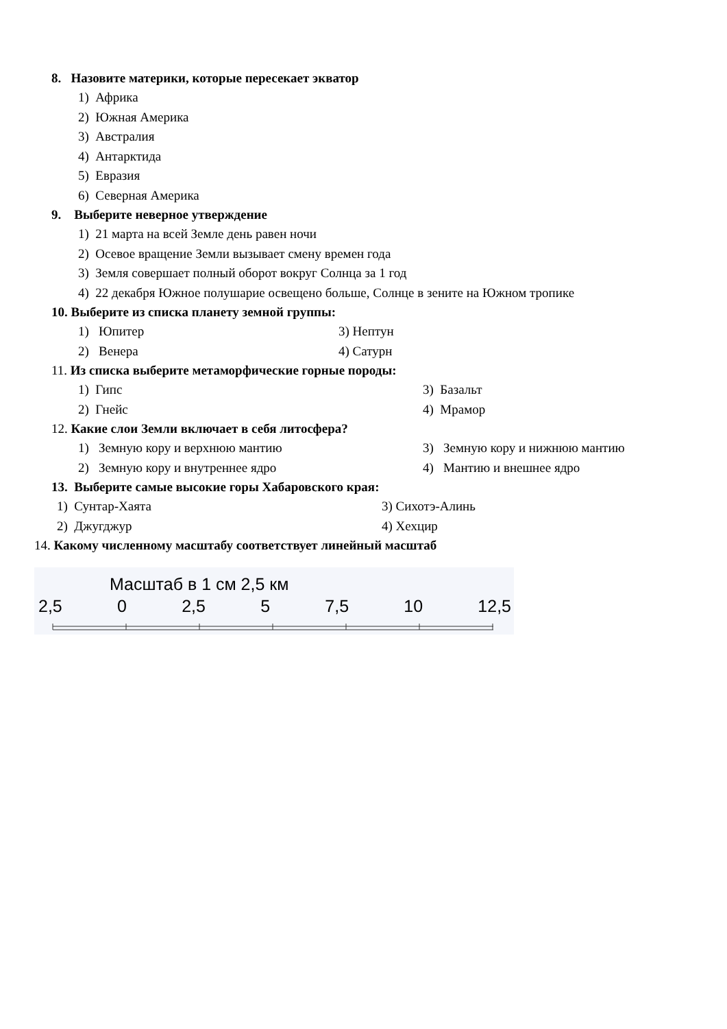8. Назовите материки, которые пересекает экватор
1) Африка
2) Южная Америка
3) Австралия
4) Антарктида
5) Евразия
6) Северная Америка
9. Выберите неверное утверждение
1) 21 марта на всей Земле день равен ночи
2) Осевое вращение Земли вызывает смену времен года
3) Земля совершает полный оборот вокруг Солнца за 1 год
4) 22 декабря Южное полушарие освещено больше, Солнце в зените на Южном тропике
10. Выберите из списка планету земной группы:
1) Юпитер 3) Нептун
2) Венера 4) Сатурн
11. Из списка выберите метаморфические горные породы:
1) Гипс 3) Базальт
2) Гнейс 4) Мрамор
12. Какие слои Земли включает в себя литосфера?
1) Земную кору и верхнюю мантию 3) Земную кору и нижнюю мантию
2) Земную кору и внутреннее ядро 4) Мантию и внешнее ядро
13. Выберите самые высокие горы Хабаровского края:
1) Сунтар-Хаята 3) Сихотэ-Алинь
2) Джугджур 4) Хехцир
14. Какому численному масштабу соответствует линейный масштаб
Масштаб в 1 см 2,5 км
2,5 0 2,5 5 7,5 10 12,5